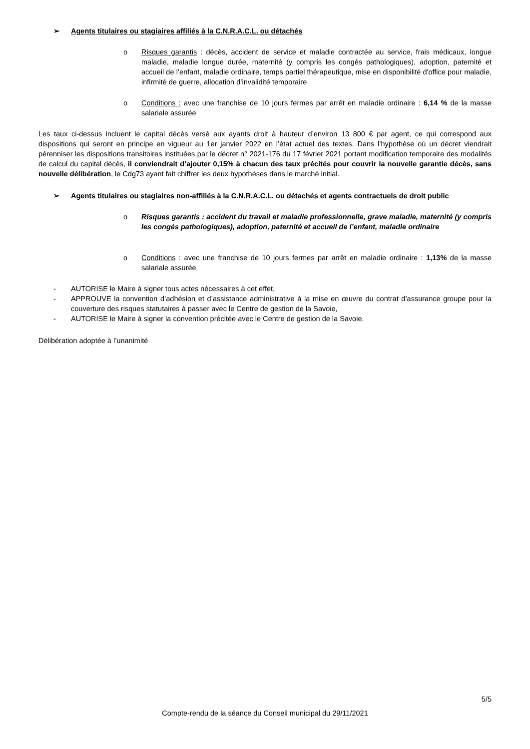➢ Agents titulaires ou stagiaires affiliés à la C.N.R.A.C.L. ou détachés
o Risques garantis : décès, accident de service et maladie contractée au service, frais médicaux, longue maladie, maladie longue durée, maternité (y compris les congés pathologiques), adoption, paternité et accueil de l’enfant, maladie ordinaire, temps partiel thérapeutique, mise en disponibilité d'office pour maladie, infirmité de guerre, allocation d’invalidité temporaire
o Conditions : avec une franchise de 10 jours fermes par arrêt en maladie ordinaire : 6,14 % de la masse salariale assurée
Les taux ci-dessus incluent le capital décès versé aux ayants droit à hauteur d’environ 13 800 € par agent, ce qui correspond aux dispositions qui seront en principe en vigueur au 1er janvier 2022 en l’état actuel des textes. Dans l’hypothèse où un décret viendrait pérenniser les dispositions transitoires instituées par le décret n° 2021-176 du 17 février 2021 portant modification temporaire des modalités de calcul du capital décès, il conviendrait d’ajouter 0,15% à chacun des taux précités pour couvrir la nouvelle garantie décès, sans nouvelle délibération, le Cdg73 ayant fait chiffrer les deux hypothèses dans le marché initial.
➢ Agents titulaires ou stagiaires non-affiliés à la C.N.R.A.C.L. ou détachés et agents contractuels de droit public
o Risques garantis : accident du travail et maladie professionnelle, grave maladie, maternité (y compris les congés pathologiques), adoption, paternité et accueil de l’enfant, maladie ordinaire
o Conditions : avec une franchise de 10 jours fermes par arrêt en maladie ordinaire : 1,13% de la masse salariale assurée
- AUTORISE le Maire à signer tous actes nécessaires à cet effet,
- APPROUVE la convention d’adhésion et d’assistance administrative à la mise en œuvre du contrat d’assurance groupe pour la couverture des risques statutaires à passer avec le Centre de gestion de la Savoie,
- AUTORISE le Maire à signer la convention précitée avec le Centre de gestion de la Savoie.
Délibération adoptée à l’unanimité
5/5
Compte-rendu de la séance du Conseil municipal du 29/11/2021